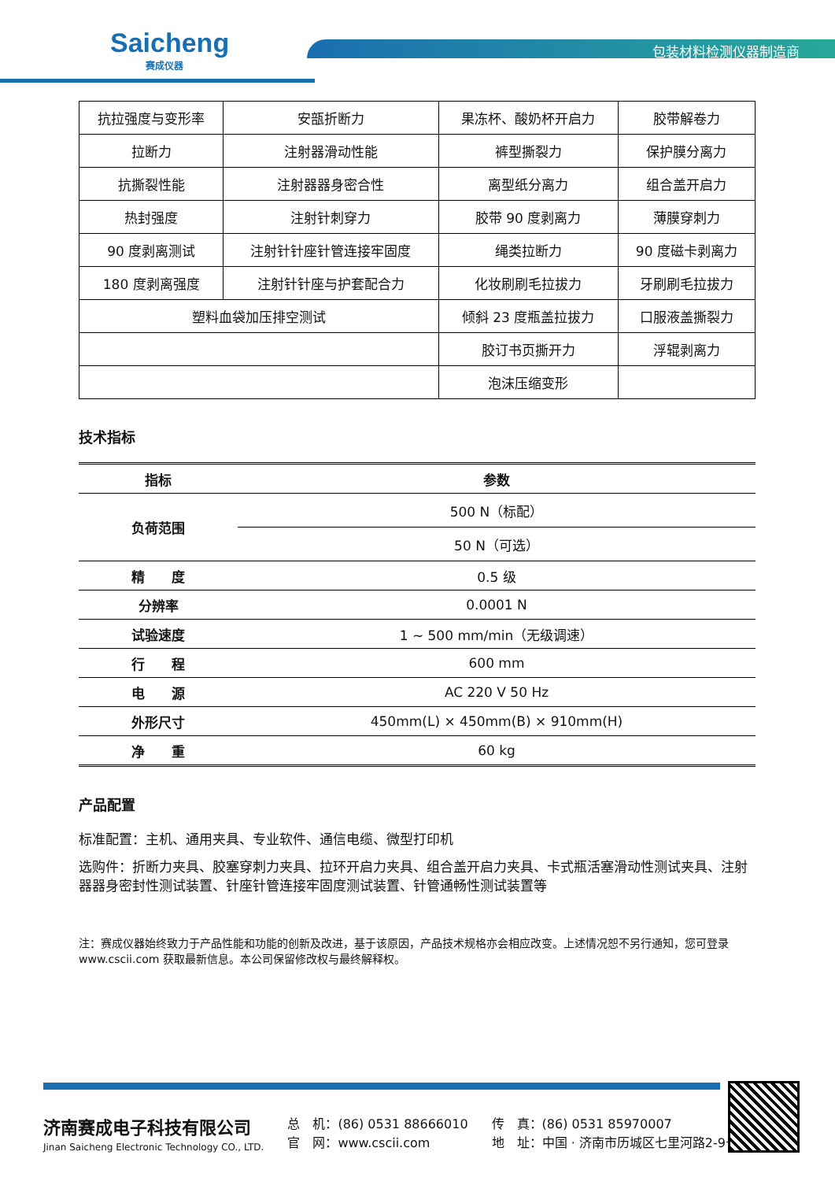Saicheng
赛成仪器
包装材料检测仪器制造商
| 抗拉强度与变形率 | 安瓿折断力 | 果冻杯、酸奶杯开启力 | 胶带解卷力 |
| 拉断力 | 注射器滑动性能 | 裤型撕裂力 | 保护膜分离力 |
| 抗撕裂性能 | 注射器器身密合性 | 离型纸分离力 | 组合盖开启力 |
| 热封强度 | 注射针刺穿力 | 胶带 90 度剥离力 | 薄膜穿刺力 |
| 90 度剥离测试 | 注射针针座针管连接牢固度 | 绳类拉断力 | 90 度磁卡剥离力 |
| 180 度剥离强度 | 注射针针座与护套配合力 | 化妆刷刷毛拉拔力 | 牙刷刷毛拉拔力 |
| 塑料血袋加压排空测试 | | 倾斜 23 度瓶盖拉拔力 | 口服液盖撕裂力 |
| | | 胶订书页撕开力 | 浮辊剥离力 |
| | | 泡沫压缩变形 | |
技术指标
| 指标 | 参数 |
| --- | --- |
| 负荷范围 | 500 N（标配） |
| | 50 N（可选） |
| 精 度 | 0.5 级 |
| 分辨率 | 0.0001 N |
| 试验速度 | 1 ~ 500 mm/min（无级调速） |
| 行 程 | 600 mm |
| 电 源 | AC 220 V 50 Hz |
| 外形尺寸 | 450mm(L) × 450mm(B) × 910mm(H) |
| 净 重 | 60 kg |
产品配置
标准配置：主机、通用夹具、专业软件、通信电缆、微型打印机
选购件：折断力夹具、胶塞穿刺力夹具、拉环开启力夹具、组合盖开启力夹具、卡式瓶活塞滑动性测试夹具、注射器器身密封性测试装置、针座针管连接牢固度测试装置、针管通畅性测试装置等
注：赛成仪器始终致力于产品性能和功能的创新及改进，基于该原因，产品技术规格亦会相应改变。上述情况恕不另行通知，您可登录 www.cscii.com 获取最新信息。本公司保留修改权与最终解释权。
济南赛成电子科技有限公司
Jinan Saicheng Electronic Technology CO., LTD.
总　机：(86) 0531 88666010
官　网：www.cscii.com
传　真：(86) 0531 85970007
地　址：中国 · 济南市历城区七里河路2-9号